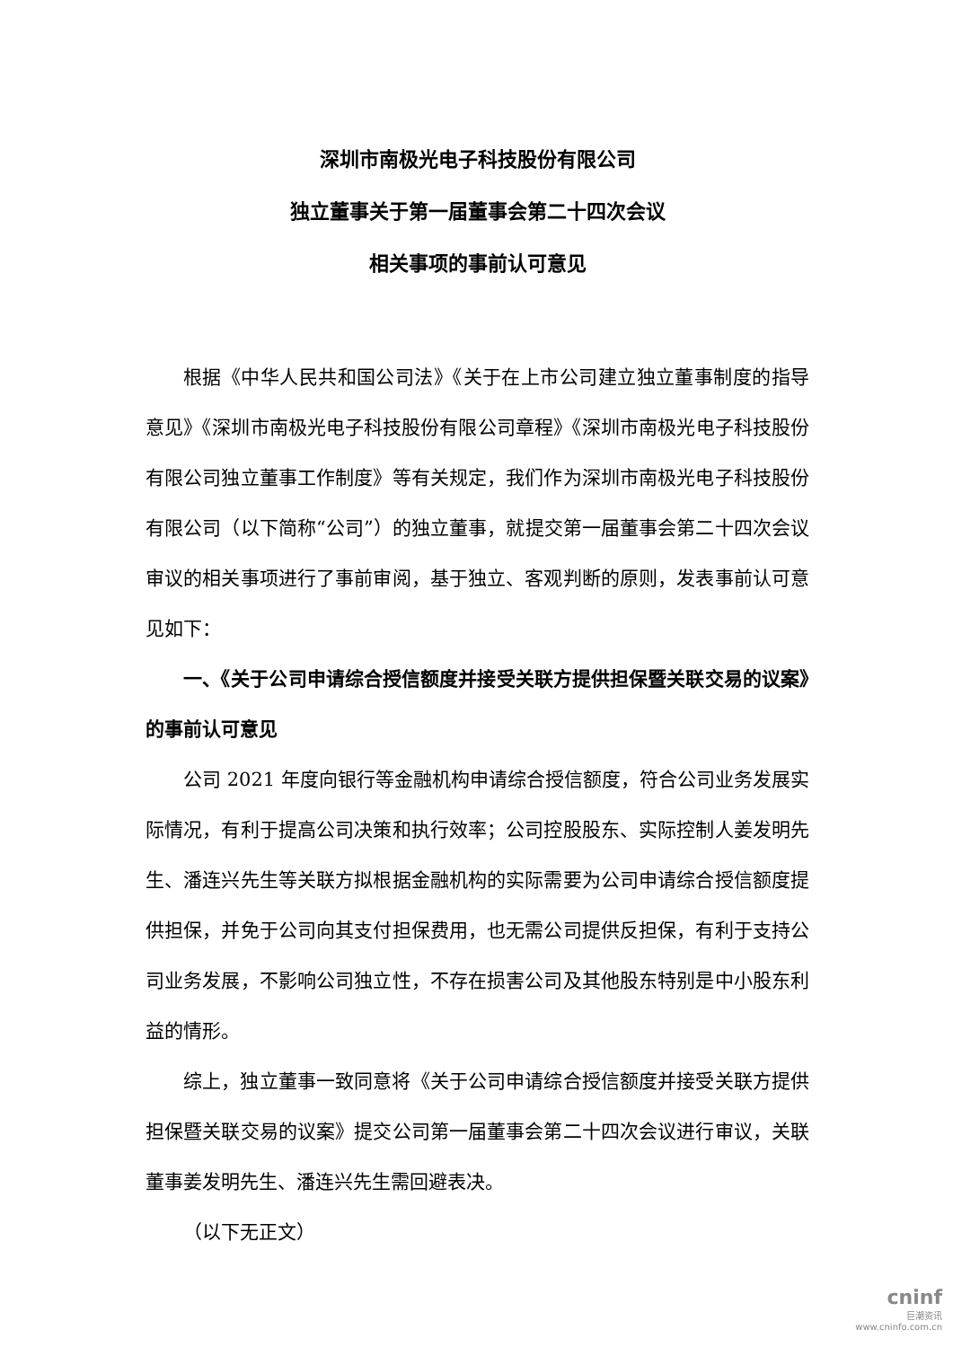深圳市南极光电子科技股份有限公司
独立董事关于第一届董事会第二十四次会议
相关事项的事前认可意见
根据《中华人民共和国公司法》《关于在上市公司建立独立董事制度的指导意见》《深圳市南极光电子科技股份有限公司章程》《深圳市南极光电子科技股份有限公司独立董事工作制度》等有关规定，我们作为深圳市南极光电子科技股份有限公司（以下简称“公司”）的独立董事，就提交第一届董事会第二十四次会议审议的相关事项进行了事前审阅，基于独立、客观判断的原则，发表事前认可意见如下：
一、《关于公司申请综合授信额度并接受关联方提供担保暨关联交易的议案》的事前认可意见
公司 2021 年度向银行等金融机构申请综合授信额度，符合公司业务发展实际情况，有利于提高公司决策和执行效率；公司控股股东、实际控制人姜发明先生、潘连兴先生等关联方拟根据金融机构的实际需要为公司申请综合授信额度提供担保，并免于公司向其支付担保费用，也无需公司提供反担保，有利于支持公司业务发展，不影响公司独立性，不存在损害公司及其他股东特别是中小股东利益的情形。
综上，独立董事一致同意将《关于公司申请综合授信额度并接受关联方提供担保暨关联交易的议案》提交公司第一届董事会第二十四次会议进行审议，关联董事姜发明先生、潘连兴先生需回避表决。
（以下无正文）
cninf
巨潮资讯
www.cninfo.com.cn